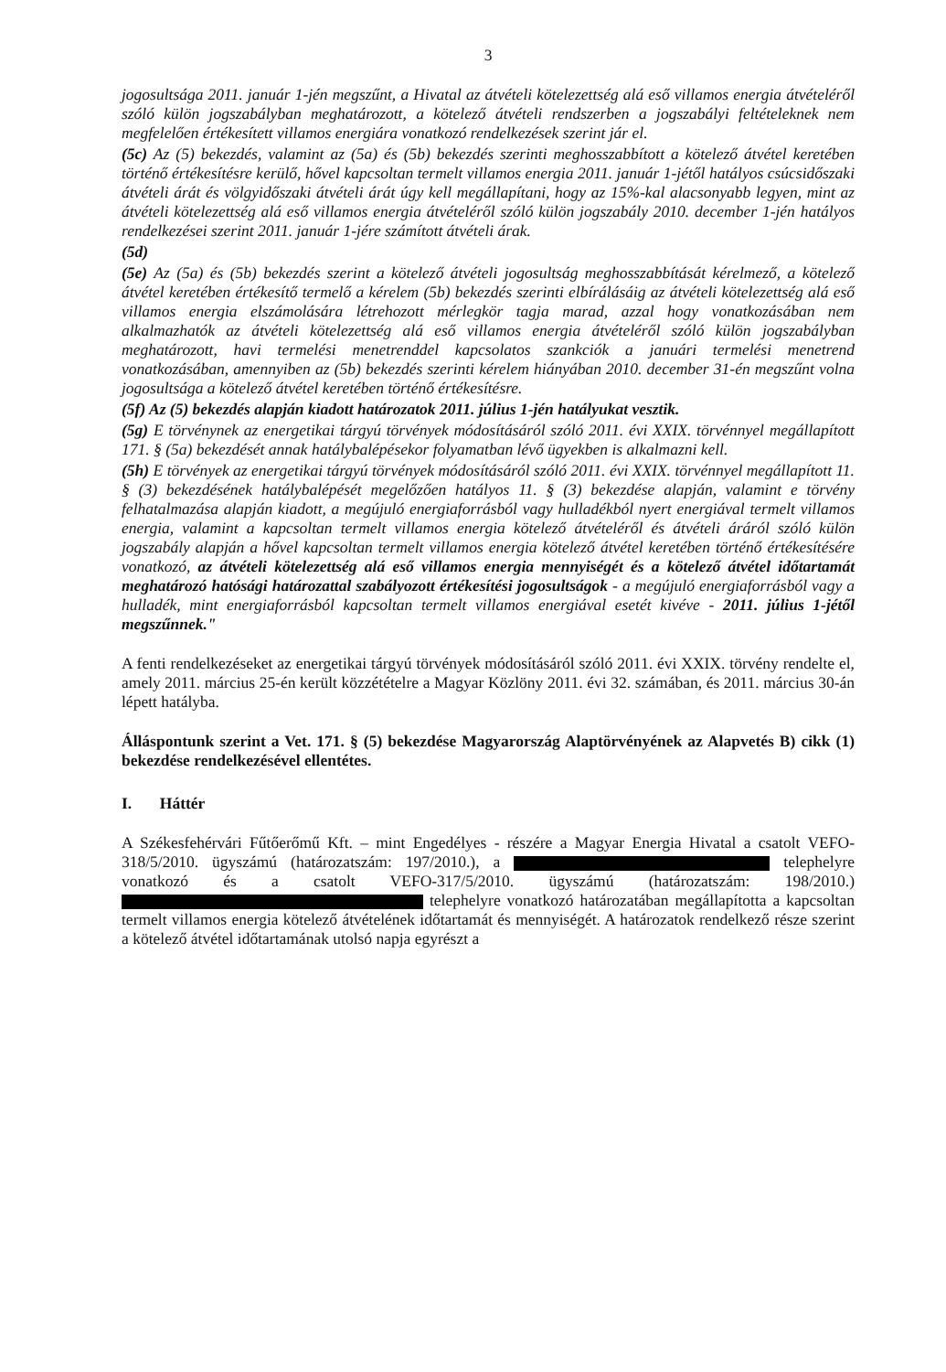3
jogosultsága 2011. január 1-jén megszűnt, a Hivatal az átvételi kötelezettség alá eső villamos energia átvételéről szóló külön jogszabályban meghatározott, a kötelező átvételi rendszerben a jogszabályi feltételeknek nem megfelelően értékesített villamos energiára vonatkozó rendelkezések szerint jár el.
(5c) Az (5) bekezdés, valamint az (5a) és (5b) bekezdés szerinti meghosszabbított a kötelező átvétel keretében történő értékesítésre kerülő, hővel kapcsoltan termelt villamos energia 2011. január 1-jétől hatályos csúcsidőszaki átvételi árát és völgyidőszaki átvételi árát úgy kell megállapítani, hogy az 15%-kal alacsonyabb legyen, mint az átvételi kötelezettség alá eső villamos energia átvételéről szóló külön jogszabály 2010. december 1-jén hatályos rendelkezései szerint 2011. január 1-jére számított átvételi árak.
(5d)
(5e) Az (5a) és (5b) bekezdés szerint a kötelező átvételi jogosultság meghosszabbítását kérelmező, a kötelező átvétel keretében értékesítő termelő a kérelem (5b) bekezdés szerinti elbírálásáig az átvételi kötelezettség alá eső villamos energia elszámolására létrehozott mérlegkör tagja marad, azzal hogy vonatkozásában nem alkalmazhatók az átvételi kötelezettség alá eső villamos energia átvételéről szóló külön jogszabályban meghatározott, havi termelési menetrenddel kapcsolatos szankciók a januári termelési menetrend vonatkozásában, amennyiben az (5b) bekezdés szerinti kérelem hiányában 2010. december 31-én megszűnt volna jogosultsága a kötelező átvétel keretében történő értékesítésre.
(5f) Az (5) bekezdés alapján kiadott határozatok 2011. július 1-jén hatályukat vesztik.
(5g) E törvénynek az energetikai tárgyú törvények módosításáról szóló 2011. évi XXIX. törvénnyel megállapított 171. § (5a) bekezdését annak hatálybalépésekor folyamatban lévő ügyekben is alkalmazni kell.
(5h) E törvények az energetikai tárgyú törvények módosításáról szóló 2011. évi XXIX. törvénnyel megállapított 11. § (3) bekezdésének hatálybalépését megelőzően hatályos 11. § (3) bekezdése alapján, valamint e törvény felhatalmazása alapján kiadott, a megújuló energiaforrásból vagy hulladékból nyert energiával termelt villamos energia, valamint a kapcsoltan termelt villamos energia kötelező átvételéről és átvételi áráról szóló külön jogszabály alapján a hővel kapcsoltan termelt villamos energia kötelező átvétel keretében történő értékesítésére vonatkozó, az átvételi kötelezettség alá eső villamos energia mennyiségét és a kötelező átvétel időtartamát meghatározó hatósági határozattal szabályozott értékesítési jogosultságok - a megújuló energiaforrásból vagy a hulladék, mint energiaforrásból kapcsoltan termelt villamos energiával esetét kivéve - 2011. július 1-jétől megszűnnek."
A fenti rendelkezéseket az energetikai tárgyú törvények módosításáról szóló 2011. évi XXIX. törvény rendelte el, amely 2011. március 25-én került közzétételre a Magyar Közlöny 2011. évi 32. számában, és 2011. március 30-án lépett hatályba.
Álláspontunk szerint a Vet. 171. § (5) bekezdése Magyarország Alaptörvényének az Alapvetés B) cikk (1) bekezdése rendelkezésével ellentétes.
I. Háttér
A Székesfehérvári Fűtőerőmű Kft. – mint Engedélyes - részére a Magyar Energia Hivatal a csatolt VEFO-318/5/2010. ügyszámú (határozatszám: 197/2010.), a telephelyre vonatkozó és a csatolt VEFO-317/5/2010. ügyszámú (határozatszám: 198/2010.) telephelyre vonatkozó határozatában megállapította a kapcsoltan termelt villamos energia kötelező átvételének időtartamát és mennyiségét. A határozatok rendelkező része szerint a kötelező átvétel időtartamának utolsó napja egyrészt a